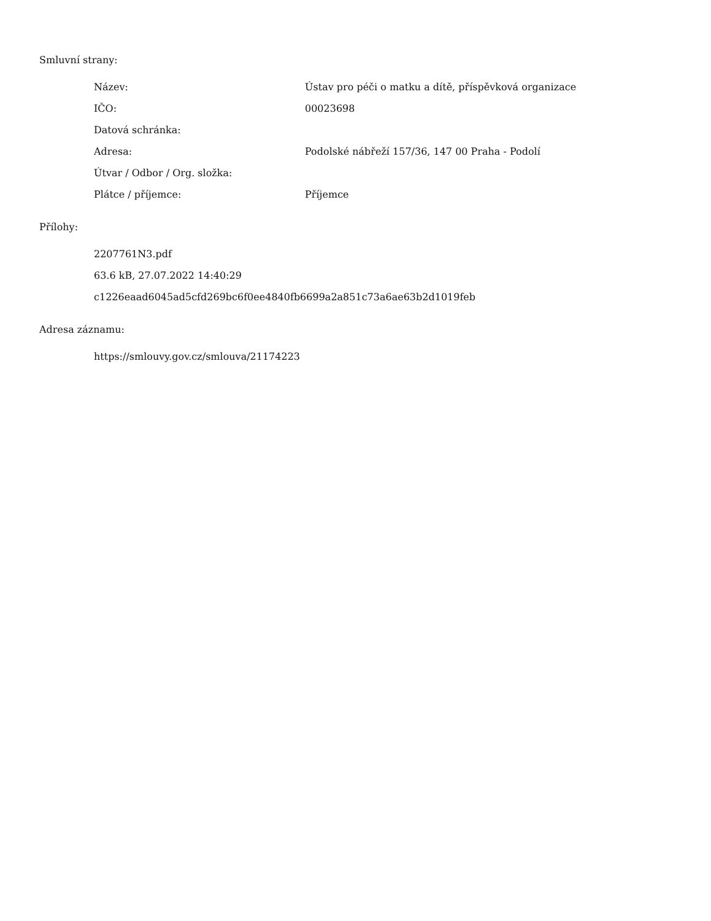Smluvní strany:
| Název: | Ústav pro péči o matku a dítě, příspěvková organizace |
| IČO: | 00023698 |
| Datová schránka: | |
| Adresa: | Podolské nábřeží 157/36, 147 00 Praha - Podolí |
| Útvar / Odbor / Org. složka: | |
| Plátce / příjemce: | Příjemce |
Přílohy:
2207761N3.pdf
63.6 kB, 27.07.2022 14:40:29
c1226eaad6045ad5cfd269bc6f0ee4840fb6699a2a851c73a6ae63b2d1019feb
Adresa záznamu:
https://smlouvy.gov.cz/smlouva/21174223